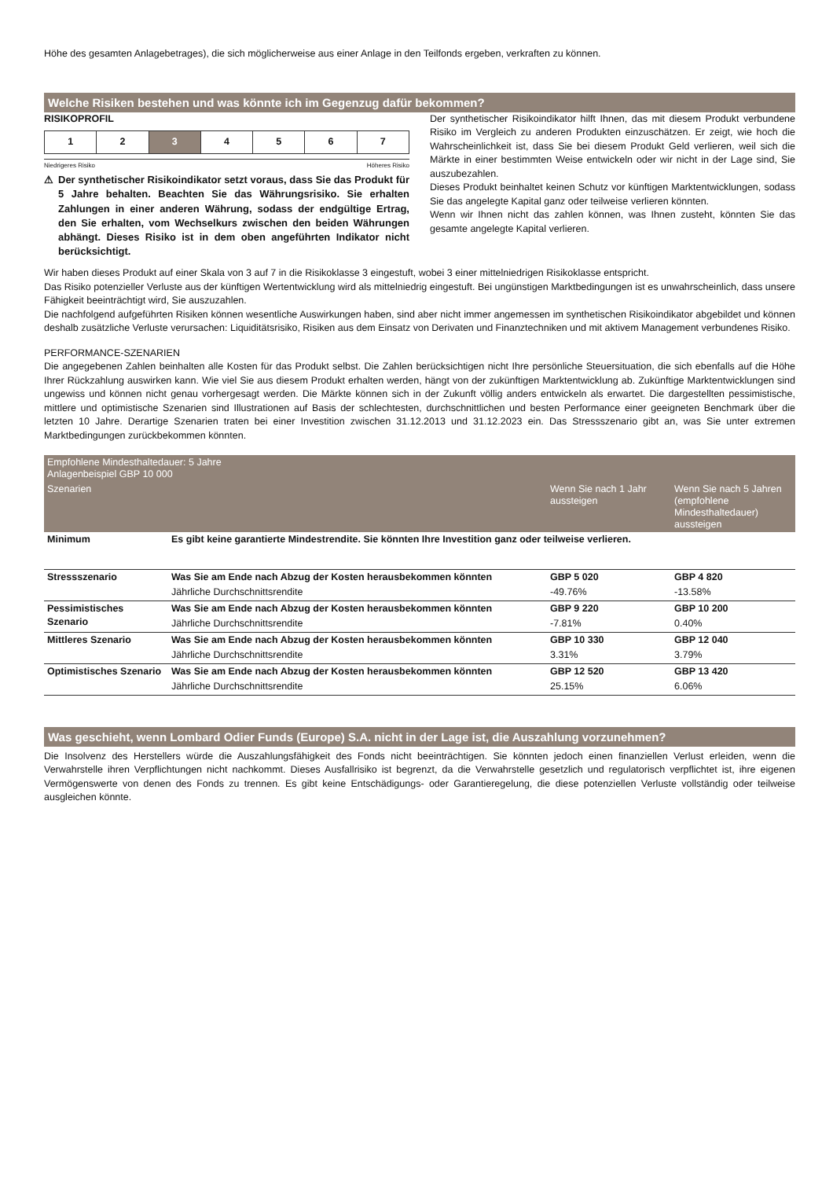Höhe des gesamten Anlagebetrages), die sich möglicherweise aus einer Anlage in den Teilfonds ergeben, verkraften zu können.
Welche Risiken bestehen und was könnte ich im Gegenzug dafür bekommen?
RISIKOPROFIL
| 1 | 2 | 3 | 4 | 5 | 6 | 7 |
Niedrigeres Risiko Höheres Risiko
⚠ Der synthetischer Risikoindikator setzt voraus, dass Sie das Produkt für 5 Jahre behalten. Beachten Sie das Währungsrisiko. Sie erhalten Zahlungen in einer anderen Währung, sodass der endgültige Ertrag, den Sie erhalten, vom Wechselkurs zwischen den beiden Währungen abhängt. Dieses Risiko ist in dem oben angeführten Indikator nicht berücksichtigt.
Der synthetischer Risikoindikator hilft Ihnen, das mit diesem Produkt verbundene Risiko im Vergleich zu anderen Produkten einzuschätzen. Er zeigt, wie hoch die Wahrscheinlichkeit ist, dass Sie bei diesem Produkt Geld verlieren, weil sich die Märkte in einer bestimmten Weise entwickeln oder wir nicht in der Lage sind, Sie auszubezahlen.
Dieses Produkt beinhaltet keinen Schutz vor künftigen Marktentwicklungen, sodass Sie das angelegte Kapital ganz oder teilweise verlieren könnten.
Wenn wir Ihnen nicht das zahlen können, was Ihnen zusteht, könnten Sie das gesamte angelegte Kapital verlieren.
Wir haben dieses Produkt auf einer Skala von 3 auf 7 in die Risikoklasse 3 eingestuft, wobei 3 einer mittelniedrigen Risikoklasse entspricht.
Das Risiko potenzieller Verluste aus der künftigen Wertentwicklung wird als mittelniedrig eingestuft. Bei ungünstigen Marktbedingungen ist es unwahrscheinlich, dass unsere Fähigkeit beeinträchtigt wird, Sie auszuzahlen.
Die nachfolgend aufgeführten Risiken können wesentliche Auswirkungen haben, sind aber nicht immer angemessen im synthetischen Risikoindikator abgebildet und können deshalb zusätzliche Verluste verursachen: Liquiditätsrisiko, Risiken aus dem Einsatz von Derivaten und Finanztechniken und mit aktivem Management verbundenes Risiko.
PERFORMANCE-SZENARIEN
Die angegebenen Zahlen beinhalten alle Kosten für das Produkt selbst. Die Zahlen berücksichtigen nicht Ihre persönliche Steuersituation, die sich ebenfalls auf die Höhe Ihrer Rückzahlung auswirken kann. Wie viel Sie aus diesem Produkt erhalten werden, hängt von der zukünftigen Marktentwicklung ab. Zukünftige Marktentwicklungen sind ungewiss und können nicht genau vorhergesagt werden. Die Märkte können sich in der Zukunft völlig anders entwickeln als erwartet. Die dargestellten pessimistische, mittlere und optimistische Szenarien sind Illustrationen auf Basis der schlechtesten, durchschnittlichen und besten Performance einer geeigneten Benchmark über die letzten 10 Jahre. Derartige Szenarien traten bei einer Investition zwischen 31.12.2013 und 31.12.2023 ein. Das Stressszenario gibt an, was Sie unter extremen Marktbedingungen zurückbekommen könnten.
| Empfohlene Mindesthaltedauer: 5 Jahre Anlagenbeispiel GBP 10 000 | | | |
| --- | --- | --- | --- |
| Szenarien | | Wenn Sie nach 1 Jahr aussteigen | Wenn Sie nach 5 Jahren (empfohlene Mindesthaltedauer) aussteigen |
| Minimum | Es gibt keine garantierte Mindestrendite. Sie könnten Ihre Investition ganz oder teilweise verlieren. | | |
| Stressszenario | Was Sie am Ende nach Abzug der Kosten herausbekommen könnten | GBP 5 020 | GBP 4 820 |
| | Jährliche Durchschnittsrendite | -49.76% | -13.58% |
| Pessimistisches Szenario | Was Sie am Ende nach Abzug der Kosten herausbekommen könnten | GBP 9 220 | GBP 10 200 |
| | Jährliche Durchschnittsrendite | -7.81% | 0.40% |
| Mittleres Szenario | Was Sie am Ende nach Abzug der Kosten herausbekommen könnten | GBP 10 330 | GBP 12 040 |
| | Jährliche Durchschnittsrendite | 3.31% | 3.79% |
| Optimistisches Szenario | Was Sie am Ende nach Abzug der Kosten herausbekommen könnten | GBP 12 520 | GBP 13 420 |
| | Jährliche Durchschnittsrendite | 25.15% | 6.06% |
Was geschieht, wenn Lombard Odier Funds (Europe) S.A. nicht in der Lage ist, die Auszahlung vorzunehmen?
Die Insolvenz des Herstellers würde die Auszahlungsfähigkeit des Fonds nicht beeinträchtigen. Sie könnten jedoch einen finanziellen Verlust erleiden, wenn die Verwahrstelle ihren Verpflichtungen nicht nachkommt. Dieses Ausfallrisiko ist begrenzt, da die Verwahrstelle gesetzlich und regulatorisch verpflichtet ist, ihre eigenen Vermögenswerte von denen des Fonds zu trennen. Es gibt keine Entschädigungs- oder Garantieregelung, die diese potenziellen Verluste vollständig oder teilweise ausgleichen könnte.